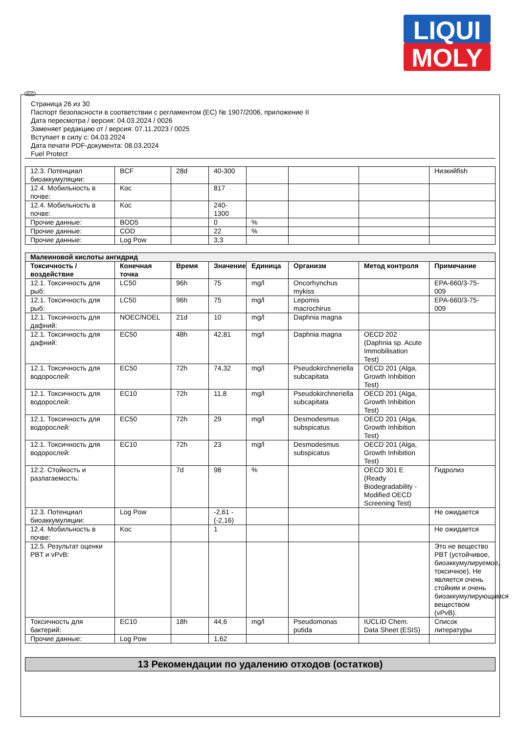LIQUI
MOLY
RUS
Страница 26 из 30
Паспорт безопасности в соответствии с регламентом (EC) № 1907/2006, приложение II
Дата пересмотра / версия: 04.03.2024 / 0026
Заменяет редакцию от / версия: 07.11.2023 / 0025
Вступает в силу с: 04.03.2024
Дата печати PDF-документа: 08.03.2024
Fuel Protect
| 12.3. Потенциал биоаккумуляции: | BCF | 28d | 40-300 | | | | Низкийfish |
| 12.4. Мобильность в почве: | Koc | | 817 | | | | |
| 12.4. Мобильность в почве: | Koc | | 240-1300 | | | | |
| Прочие данные: | BOD5 | | 0 | % | | | |
| Прочие данные: | COD | | 22 | % | | | |
| Прочие данные: | Log Pow | | 3,3 | | | | |
| Малеиновой кислоты ангидрид | | | | | | | |
| Токсичность / воздействие | Конечная точка | Время | Значение | Единица | Организм | Метод контроля | Примечание |
| 12.1. Токсичность для рыб: | LC50 | 96h | 75 | mg/l | Oncorhynchus mykiss | | EPA-660/3-75-009 |
| 12.1. Токсичность для рыб: | LC50 | 96h | 75 | mg/l | Lepomis macrochirus | | EPA-660/3-75-009 |
| 12.1. Токсичность для дафний: | NOEC/NOEL | 21d | 10 | mg/l | Daphnia magna | | |
| 12.1. Токсичность для дафний: | EC50 | 48h | 42,81 | mg/l | Daphnia magna | OECD 202 (Daphnia sp. Acute Immobilisation Test) | |
| 12.1. Токсичность для водорослей: | EC50 | 72h | 74,32 | mg/l | Pseudokirchneriella subcapitata | OECD 201 (Alga, Growth Inhibition Test) | |
| 12.1. Токсичность для водорослей: | EC10 | 72h | 11,8 | mg/l | Pseudokirchneriella subcapitata | OECD 201 (Alga, Growth Inhibition Test) | |
| 12.1. Токсичность для водорослей: | EC50 | 72h | 29 | mg/l | Desmodesmus subspicatus | OECD 201 (Alga, Growth Inhibition Test) | |
| 12.1. Токсичность для водорослей: | EC10 | 72h | 23 | mg/l | Desmodesmus subspicatus | OECD 201 (Alga, Growth Inhibition Test) | |
| 12.2. Стойкость и разлагаемость: | | 7d | 98 | % | | OECD 301 E (Ready Biodegradability - Modified OECD Screening Test) | Гидролиз |
| 12.3. Потенциал биоаккумуляции: | Log Pow | | -2,61 - (-2,16) | | | | Не ожидается |
| 12.4. Мобильность в почве: | Koc | | 1 | | | | Не ожидается |
| 12.5. Результат оценки PBT и vPvB: | | | | | | | Это не вещество PBT (устойчивое, биоаккумулируемое, токсичное), Не является очень стойким и очень биоаккумулирующимся веществом (vPvB). |
| Токсичность для бактерий: | EC10 | 18h | 44,6 | mg/l | Pseudomonas putida | IUCLID Chem. Data Sheet (ESIS) | Список литературы |
| Прочие данные: | Log Pow | | 1,62 | | | | |
13 Рекомендации по удалению отходов (остатков)